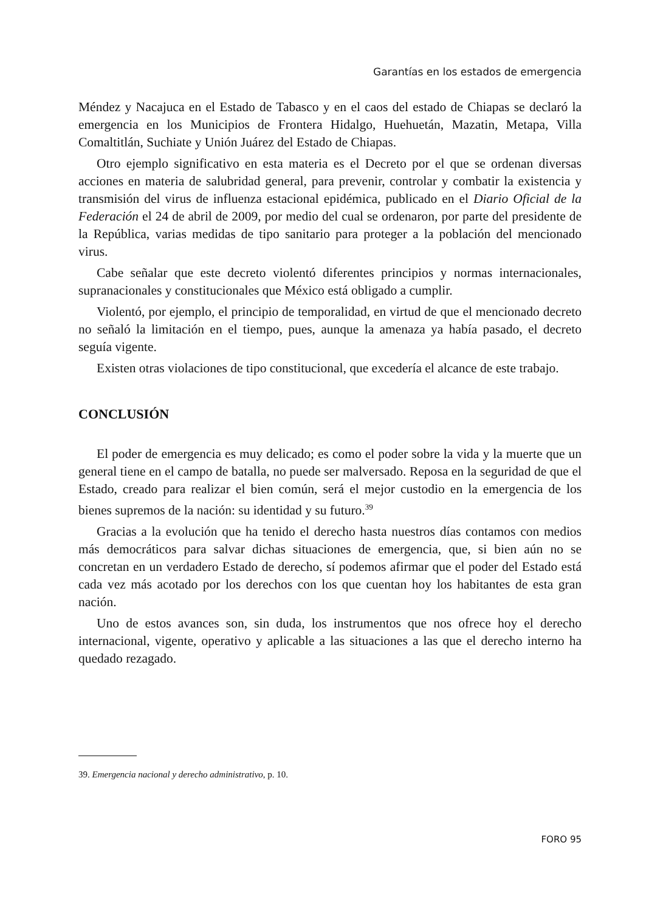Garantías en los estados de emergencia
Méndez y Nacajuca en el Estado de Tabasco y en el caos del estado de Chiapas se declaró la emergencia en los Municipios de Frontera Hidalgo, Huehuetán, Mazatin, Metapa, Villa Comaltitlán, Suchiate y Unión Juárez del Estado de Chiapas.
Otro ejemplo significativo en esta materia es el Decreto por el que se ordenan diversas acciones en materia de salubridad general, para prevenir, controlar y combatir la existencia y transmisión del virus de influenza estacional epidémica, publicado en el Diario Oficial de la Federación el 24 de abril de 2009, por medio del cual se ordenaron, por parte del presidente de la República, varias medidas de tipo sanitario para proteger a la población del mencionado virus.
Cabe señalar que este decreto violentó diferentes principios y normas internacionales, supranacionales y constitucionales que México está obligado a cumplir.
Violentó, por ejemplo, el principio de temporalidad, en virtud de que el mencionado decreto no señaló la limitación en el tiempo, pues, aunque la amenaza ya había pasado, el decreto seguía vigente.
Existen otras violaciones de tipo constitucional, que excedería el alcance de este trabajo.
CONCLUSIÓN
El poder de emergencia es muy delicado; es como el poder sobre la vida y la muerte que un general tiene en el campo de batalla, no puede ser malversado. Reposa en la seguridad de que el Estado, creado para realizar el bien común, será el mejor custodio en la emergencia de los bienes supremos de la nación: su identidad y su futuro.<sup>39</sup>
Gracias a la evolución que ha tenido el derecho hasta nuestros días contamos con medios más democráticos para salvar dichas situaciones de emergencia, que, si bien aún no se concretan en un verdadero Estado de derecho, sí podemos afirmar que el poder del Estado está cada vez más acotado por los derechos con los que cuentan hoy los habitantes de esta gran nación.
Uno de estos avances son, sin duda, los instrumentos que nos ofrece hoy el derecho internacional, vigente, operativo y aplicable a las situaciones a las que el derecho interno ha quedado rezagado.
39. Emergencia nacional y derecho administrativo, p. 10.
FORO 95